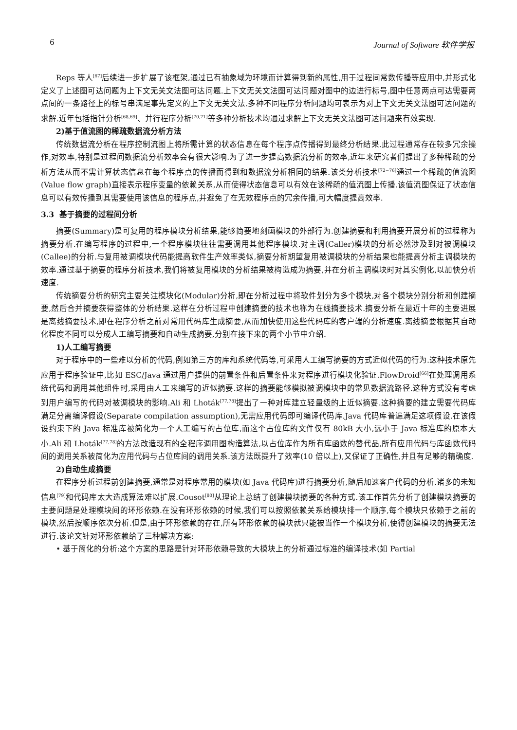6 Journal of Software 软件学报
Reps 等人<sup>[67]</sup>后续进一步扩展了该框架,通过已有抽象域为环境而计算得到新的属性,用于过程间常数传播等应用中,并形式化定义了上述图可达问题为上下文无关文法图可达问题.上下文无关文法图可达问题对图中的边进行标号,图中任意两点可达需要两点间的一条路径上的标号串满足事先定义的上下文无关文法.多种不同程序分析问题均可表示为对上下文无关文法图可达问题的求解.近年包括指针分析<sup>[68,69]</sup>、并行程序分析<sup>[70,71]</sup>等多种分析技术均通过求解上下文无关文法图可达问题来有效实现.
2)基于值流图的稀疏数据流分析方法
传统数据流分析在程序控制流图上将所需计算的状态信息在每个程序点传播得到最终分析结果.此过程通常存在较多冗余操作,对效率,特别是过程间数据流分析效率会有很大影响.为了进一步提高数据流分析的效率,近年来研究者们提出了多种稀疏的分析方法从而不需计算状态信息在每个程序点的传播而得到和数据流分析相同的结果.该类分析技术<sup>[72−76]</sup>通过一个稀疏的值流图(Value flow graph)直接表示程序变量的依赖关系,从而使得状态信息可以有效在该稀疏的值流图上传播.该值流图保证了状态信息可以有效传播到其需要使用该信息的程序点,并避免了在无效程序点的冗余传播,可大幅度提高效率.
3.3 基于摘要的过程间分析
摘要(Summary)是可复用的程序模块分析结果,能够简要地刻画模块的外部行为.创建摘要和利用摘要开展分析的过程称为摘要分析.在编写程序的过程中,一个程序模块往往需要调用其他程序模块.对主调(Caller)模块的分析必然涉及到对被调模块(Callee)的分析.与复用被调模块代码能提高软件生产效率类似,摘要分析期望复用被调模块的分析结果也能提高分析主调模块的效率.通过基于摘要的程序分析技术,我们将被复用模块的分析结果被构造成为摘要,并在分析主调模块时对其实例化,以加快分析速度.
传统摘要分析的研究主要关注模块化(Modular)分析,即在分析过程中将软件划分为多个模块,对各个模块分别分析和创建摘要,然后合并摘要获得整体的分析结果.这样在分析过程中创建摘要的技术也称为在线摘要技术.摘要分析在最近十年的主要进展是离线摘要技术,即在程序分析之前对常用代码库生成摘要,从而加快使用这些代码库的客户端的分析速度.离线摘要根据其自动化程度不同可以分成人工编写摘要和自动生成摘要,分别在接下来的两个小节中介绍.
1)人工编写摘要
对于程序中的一些难以分析的代码,例如第三方的库和系统代码等,可采用人工编写摘要的方式近似代码的行为.这种技术原先应用于程序验证中,比如 ESC/Java 通过用户提供的前置条件和后置条件来对程序进行模块化验证.FlowDroid<sup>[66]</sup>在处理调用系统代码和调用其他组件时,采用由人工来编写的近似摘要.这样的摘要能够模拟被调模块中的常见数据流路径.这种方式没有考虑到用户编写的代码对被调模块的影响.Ali 和 Lhoták<sup>[77,78]</sup>提出了一种对库建立轻量级的上近似摘要.这种摘要的建立需要代码库满足分离编译假设(Separate compilation assumption),无需应用代码即可编译代码库.Java 代码库普遍满足这项假设.在该假设约束下的 Java 标准库被简化为一个人工编写的占位库,而这个占位库的文件仅有 80kB 大小,远小于 Java 标准库的原本大小.Ali 和 Lhoták<sup>[77,78]</sup>的方法改造现有的全程序调用图构造算法,以占位库作为所有库函数的替代品,所有应用代码与库函数代码间的调用关系被简化为应用代码与占位库间的调用关系.该方法既提升了效率(10 倍以上),又保证了正确性,并且有足够的精确度.
2)自动生成摘要
在程序分析过程前创建摘要,通常是对程序常用的模块(如 Java 代码库)进行摘要分析,随后加速客户代码的分析.诸多的未知信息<sup>[79]</sup>和代码库太大造成算法难以扩展.Cousot<sup>[80]</sup>从理论上总结了创建模块摘要的各种方式.该工作首先分析了创建模块摘要的主要问题是处理模块间的环形依赖.在没有环形依赖的时候,我们可以按照依赖关系给模块排一个顺序,每个模块只依赖于之前的模块,然后按顺序依次分析.但是,由于环形依赖的存在,所有环形依赖的模块就只能被当作一个模块分析,使得创建模块的摘要无法进行.该论文针对环形依赖给了三种解决方案:
• 基于简化的分析:这个方案的思路是针对环形依赖导致的大模块上的分析通过标准的编译技术(如 Partial